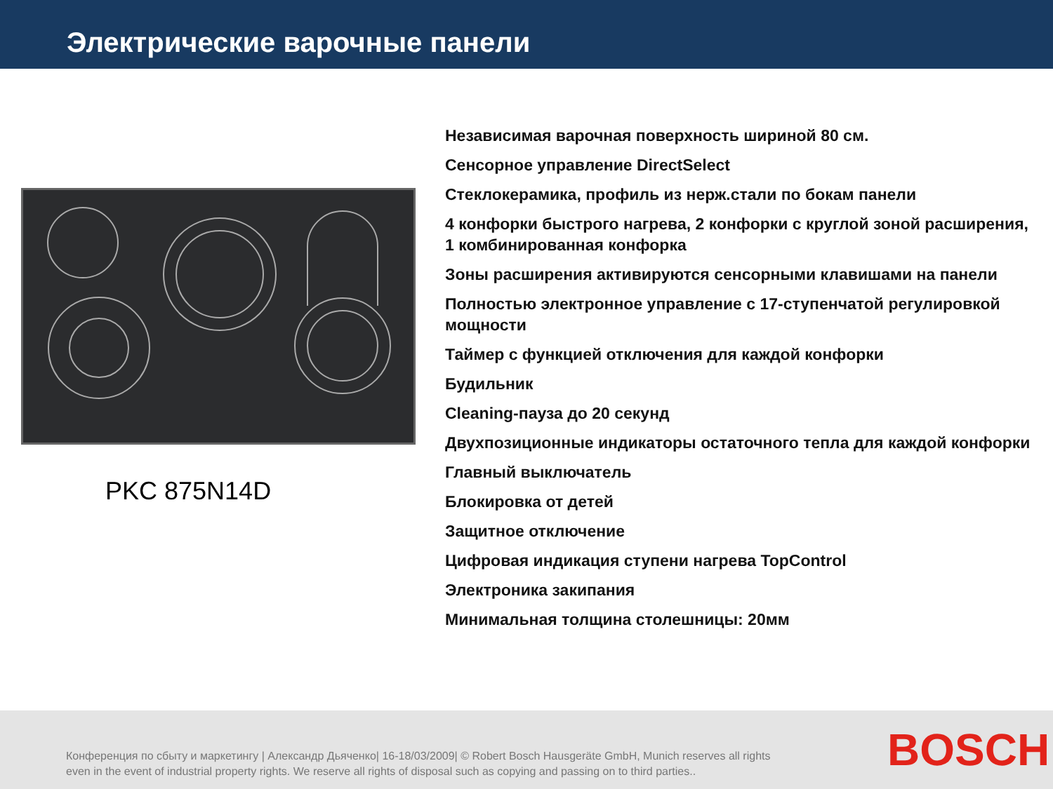Электрические варочные панели
PKC 875N14D
Независимая варочная поверхность шириной 80 см.
Сенсорное управление DirectSelect
Стеклокерамика, профиль из нерж.стали по бокам панели
4 конфорки быстрого нагрева, 2 конфорки с круглой зоной расширения, 1 комбинированная конфорка
Зоны расширения активируются сенсорными клавишами на панели
Полностью электронное управление с 17-ступенчатой регулировкой мощности
Таймер с функцией отключения для каждой конфорки
Будильник
Cleaning-пауза до 20 секунд
Двухпозиционные индикаторы остаточного тепла для каждой конфорки
Главный выключатель
Блокировка от детей
Защитное отключение
Цифровая индикация ступени нагрева TopControl
Электроника закипания
Минимальная толщина столешницы: 20мм
Конференция по сбыту и маркетингу | Александр Дьяченко| 16-18/03/2009| © Robert Bosch Hausgeräte GmbH, Munich reserves all rights even in the event of industrial property rights. We reserve all rights of disposal such as copying and passing on to third parties..
BOSCH